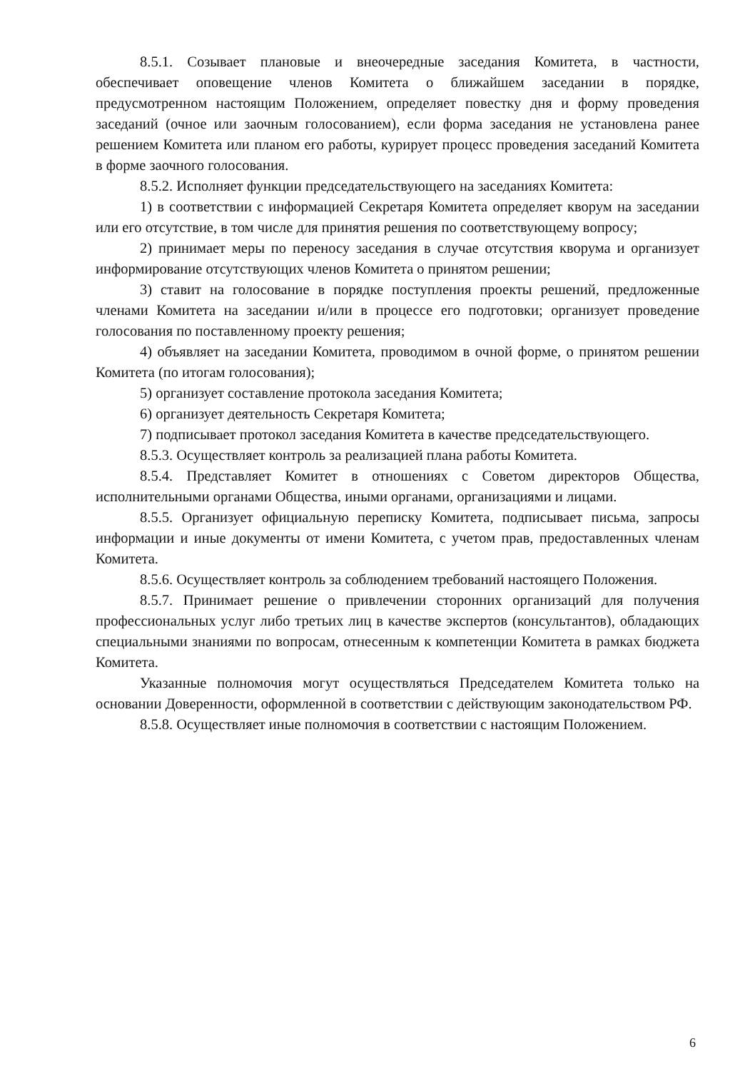8.5.1. Созывает плановые и внеочередные заседания Комитета, в частности, обеспечивает оповещение членов Комитета о ближайшем заседании в порядке, предусмотренном настоящим Положением, определяет повестку дня и форму проведения заседаний (очное или заочным голосованием), если форма заседания не установлена ранее решением Комитета или планом его работы, курирует процесс проведения заседаний Комитета в форме заочного голосования.
8.5.2. Исполняет функции председательствующего на заседаниях Комитета:
1) в соответствии с информацией Секретаря Комитета определяет кворум на заседании или его отсутствие, в том числе для принятия решения по соответствующему вопросу;
2) принимает меры по переносу заседания в случае отсутствия кворума и организует информирование отсутствующих членов Комитета о принятом решении;
3) ставит на голосование в порядке поступления проекты решений, предложенные членами Комитета на заседании и/или в процессе его подготовки; организует проведение голосования по поставленному проекту решения;
4) объявляет на заседании Комитета, проводимом в очной форме, о принятом решении Комитета (по итогам голосования);
5) организует составление протокола заседания Комитета;
6) организует деятельность Секретаря Комитета;
7) подписывает протокол заседания Комитета в качестве председательствующего.
8.5.3. Осуществляет контроль за реализацией плана работы Комитета.
8.5.4. Представляет Комитет в отношениях с Советом директоров Общества, исполнительными органами Общества, иными органами, организациями и лицами.
8.5.5. Организует официальную переписку Комитета, подписывает письма, запросы информации и иные документы от имени Комитета, с учетом прав, предоставленных членам Комитета.
8.5.6. Осуществляет контроль за соблюдением требований настоящего Положения.
8.5.7. Принимает решение о привлечении сторонних организаций для получения профессиональных услуг либо третьих лиц в качестве экспертов (консультантов), обладающих специальными знаниями по вопросам, отнесенным к компетенции Комитета в рамках бюджета Комитета.
Указанные полномочия могут осуществляться Председателем Комитета только на основании Доверенности, оформленной в соответствии с действующим законодательством РФ.
8.5.8. Осуществляет иные полномочия в соответствии с настоящим Положением.
6